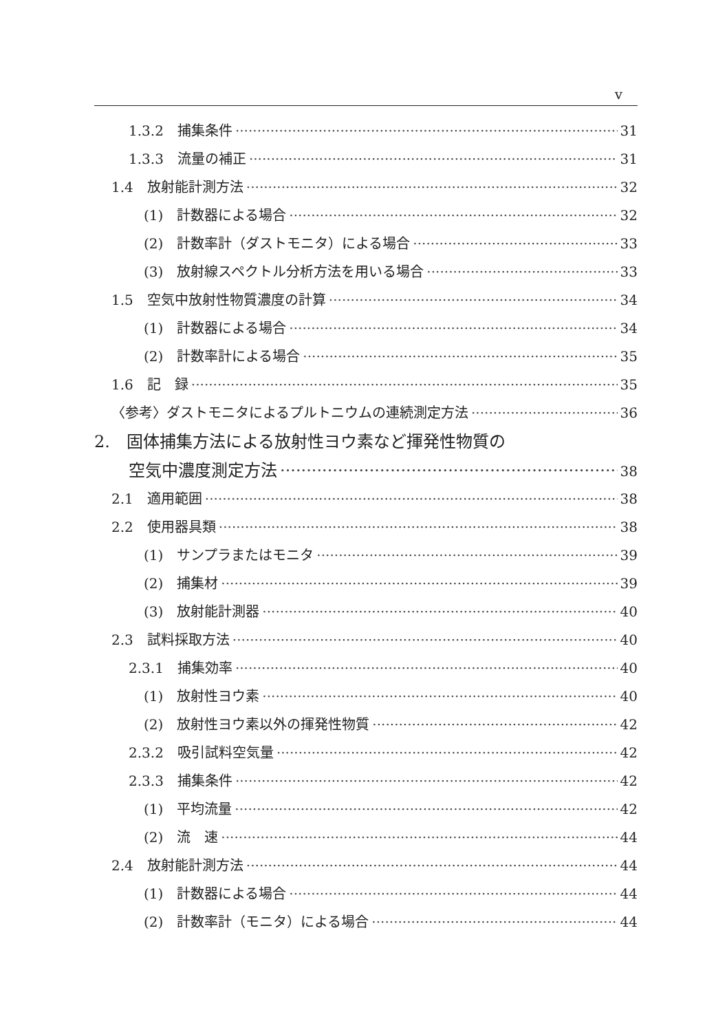v
1.3.2　捕集条件 31
1.3.3　流量の補正 31
1.4　放射能計測方法 32
(1)　計数器による場合 32
(2)　計数率計（ダストモニタ）による場合 33
(3)　放射線スペクトル分析方法を用いる場合 33
1.5　空気中放射性物質濃度の計算 34
(1)　計数器による場合 34
(2)　計数率計による場合 35
1.6　記　録 35
〈参考〉ダストモニタによるプルトニウムの連続測定方法 36
2.　固体捕集方法による放射性ヨウ素など揮発性物質の
空気中濃度測定方法 38
2.1　適用範囲 38
2.2　使用器具類 38
(1)　サンプラまたはモニタ 39
(2)　捕集材 39
(3)　放射能計測器 40
2.3　試料採取方法 40
2.3.1　捕集効率 40
(1)　放射性ヨウ素 40
(2)　放射性ヨウ素以外の揮発性物質 42
2.3.2　吸引試料空気量 42
2.3.3　捕集条件 42
(1)　平均流量 42
(2)　流　速 44
2.4　放射能計測方法 44
(1)　計数器による場合 44
(2)　計数率計（モニタ）による場合 44